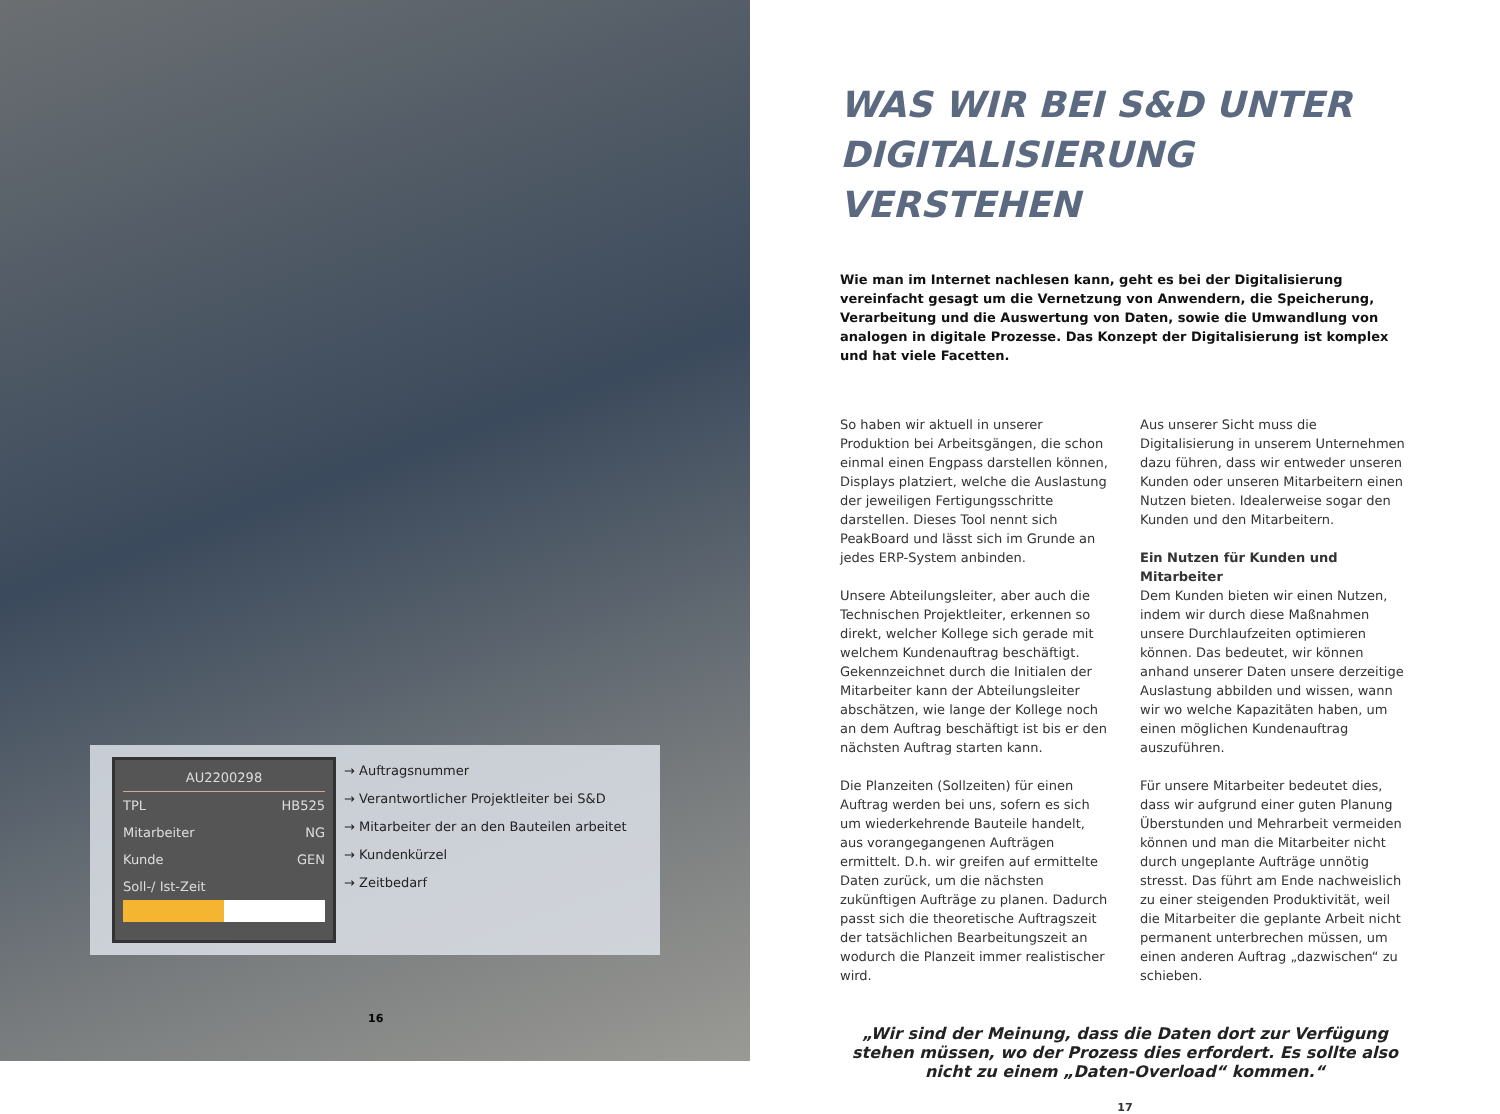AU2200298
TPL HB525
Mitarbeiter NG
Kunde GEN
Soll-/ Ist-Zeit
→ Auftragsnummer
→ Verantwortlicher Projektleiter bei S&D
→ Mitarbeiter der an den Bauteilen arbeitet
→ Kundenkürzel
→ Zeitbedarf
16
WAS WIR BEI S&D UNTER DIGITALISIERUNG VERSTEHEN
Wie man im Internet nachlesen kann, geht es bei der Digitalisierung vereinfacht gesagt um die Vernetzung von Anwendern, die Speicherung, Verarbeitung und die Auswertung von Daten, sowie die Umwandlung von analogen in digitale Prozesse. Das Konzept der Digitalisierung ist komplex und hat viele Facetten.
So haben wir aktuell in unserer Produktion bei Arbeitsgängen, die schon einmal einen Engpass darstellen können, Displays platziert, welche die Auslastung der jeweiligen Fertigungsschritte darstellen. Dieses Tool nennt sich PeakBoard und lässt sich im Grunde an jedes ERP-System anbinden.
Unsere Abteilungsleiter, aber auch die Technischen Projektleiter, erkennen so direkt, welcher Kollege sich gerade mit welchem Kundenauftrag beschäftigt. Gekennzeichnet durch die Initialen der Mitarbeiter kann der Abteilungsleiter abschätzen, wie lange der Kollege noch an dem Auftrag beschäftigt ist bis er den nächsten Auftrag starten kann.
Die Planzeiten (Sollzeiten) für einen Auftrag werden bei uns, sofern es sich um wiederkehrende Bauteile handelt, aus vorangegangenen Aufträgen ermittelt. D.h. wir greifen auf ermittelte Daten zurück, um die nächsten zukünftigen Aufträge zu planen. Dadurch passt sich die theoretische Auftragszeit der tatsächlichen Bearbeitungszeit an wodurch die Planzeit immer realistischer wird.
Aus unserer Sicht muss die Digitalisierung in unserem Unternehmen dazu führen, dass wir entweder unseren Kunden oder unseren Mitarbeitern einen Nutzen bieten. Idealerweise sogar den Kunden und den Mitarbeitern.
Ein Nutzen für Kunden und Mitarbeiter
Dem Kunden bieten wir einen Nutzen, indem wir durch diese Maßnahmen unsere Durchlaufzeiten optimieren können. Das bedeutet, wir können anhand unserer Daten unsere derzeitige Auslastung abbilden und wissen, wann wir wo welche Kapazitäten haben, um einen möglichen Kundenauftrag auszuführen.
Für unsere Mitarbeiter bedeutet dies, dass wir aufgrund einer guten Planung Überstunden und Mehrarbeit vermeiden können und man die Mitarbeiter nicht durch ungeplante Aufträge unnötig stresst. Das führt am Ende nachweislich zu einer steigenden Produktivität, weil die Mitarbeiter die geplante Arbeit nicht permanent unterbrechen müssen, um einen anderen Auftrag „dazwischen“ zu schieben.
„Wir sind der Meinung, dass die Daten dort zur Verfügung stehen müssen, wo der Prozess dies erfordert. Es sollte also nicht zu einem „Daten-Overload“ kommen.“
17